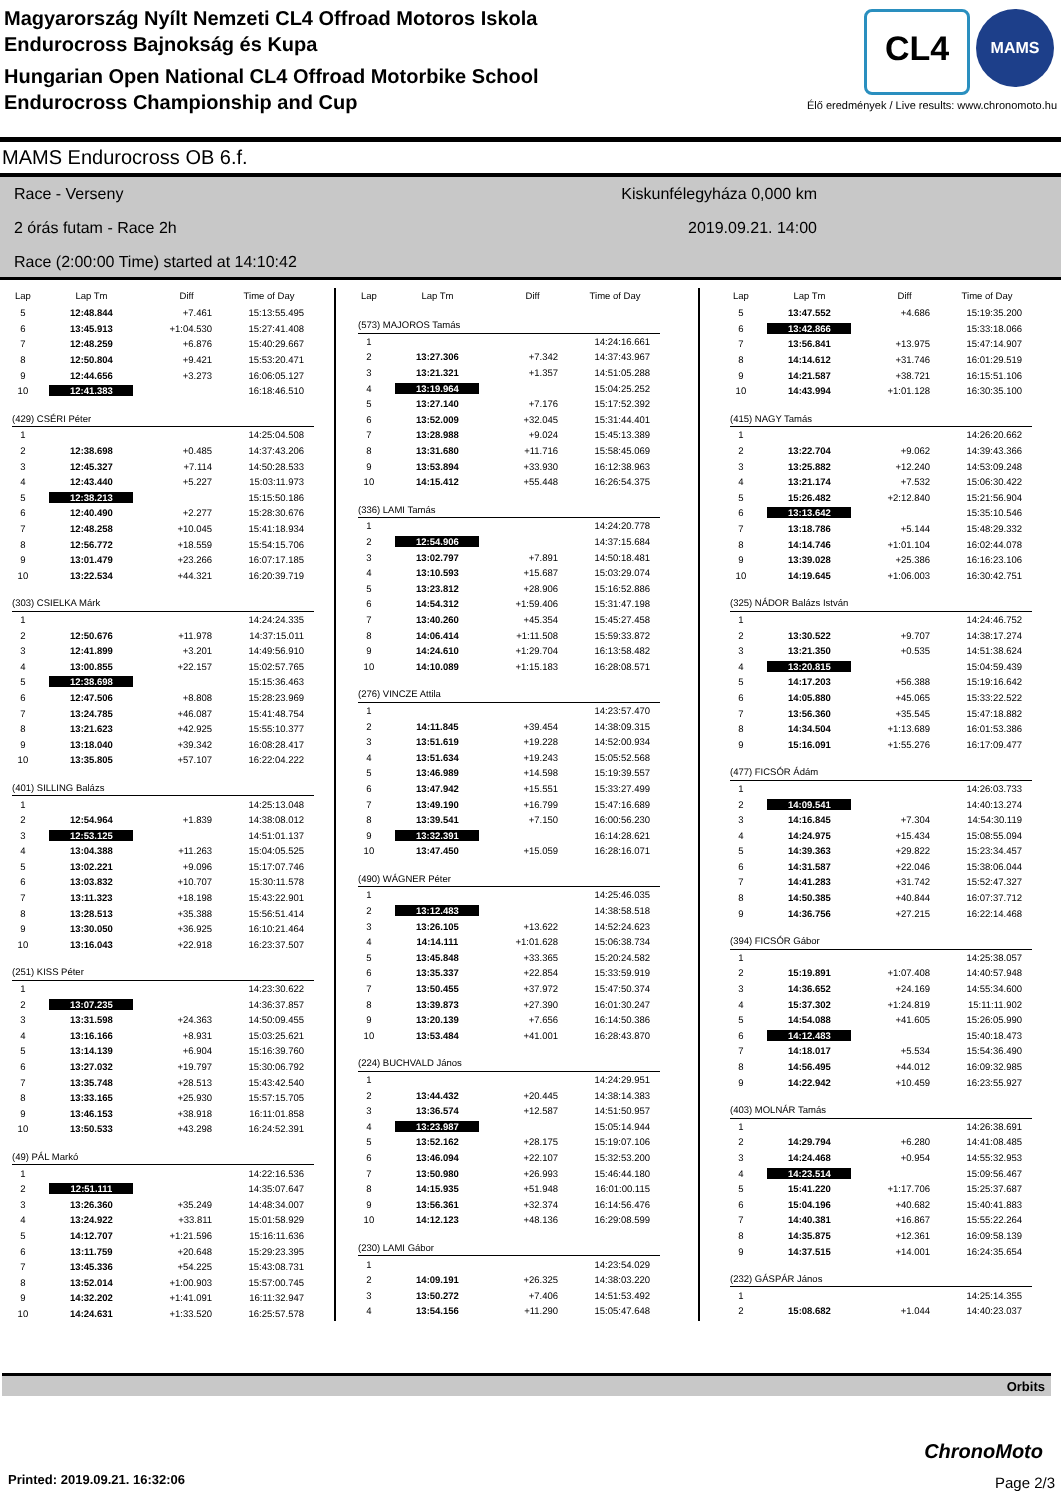Magyarország Nyílt Nemzeti CL4 Offroad Motoros Iskola
Endurocross Bajnokság és Kupa
Hungarian Open National CL4 Offroad Motorbike School
Endurocross Championship and Cup
CL4
MAMS
Élő eredmények / Live results: www.chronomoto.hu
MAMS Endurocross OB 6.f.
Race - Verseny
2 órás futam - Race 2h
Race (2:00:00 Time) started at 14:10:42
Kiskunfélegyháza 0,000 km
2019.09.21. 14:00
| Lap | Lap Tm | Diff | Time of Day |
| --- | --- | --- | --- |
| 5 | 12:48.844 | +7.461 | 15:13:55.495 |
| 6 | 13:45.913 | +1:04.530 | 15:27:41.408 |
| 7 | 12:48.259 | +6.876 | 15:40:29.667 |
| 8 | 12:50.804 | +9.421 | 15:53:20.471 |
| 9 | 12:44.656 | +3.273 | 16:06:05.127 |
| 10 | 12:41.383 | | 16:18:46.510 |
| (429) CSÉRI Péter | | | |
| 1 | | | 14:25:04.508 |
| 2 | 12:38.698 | +0.485 | 14:37:43.206 |
| 3 | 12:45.327 | +7.114 | 14:50:28.533 |
| 4 | 12:43.440 | +5.227 | 15:03:11.973 |
| 5 | 12:38.213 | | 15:15:50.186 |
| 6 | 12:40.490 | +2.277 | 15:28:30.676 |
| 7 | 12:48.258 | +10.045 | 15:41:18.934 |
| 8 | 12:56.772 | +18.559 | 15:54:15.706 |
| 9 | 13:01.479 | +23.266 | 16:07:17.185 |
| 10 | 13:22.534 | +44.321 | 16:20:39.719 |
| (303) CSIELKA Márk | | | |
| 1 | | | 14:24:24.335 |
| 2 | 12:50.676 | +11.978 | 14:37:15.011 |
| 3 | 12:41.899 | +3.201 | 14:49:56.910 |
| 4 | 13:00.855 | +22.157 | 15:02:57.765 |
| 5 | 12:38.698 | | 15:15:36.463 |
| 6 | 12:47.506 | +8.808 | 15:28:23.969 |
| 7 | 13:24.785 | +46.087 | 15:41:48.754 |
| 8 | 13:21.623 | +42.925 | 15:55:10.377 |
| 9 | 13:18.040 | +39.342 | 16:08:28.417 |
| 10 | 13:35.805 | +57.107 | 16:22:04.222 |
| (401) SILLING Balázs | | | |
| 1 | | | 14:25:13.048 |
| 2 | 12:54.964 | +1.839 | 14:38:08.012 |
| 3 | 12:53.125 | | 14:51:01.137 |
| 4 | 13:04.388 | +11.263 | 15:04:05.525 |
| 5 | 13:02.221 | +9.096 | 15:17:07.746 |
| 6 | 13:03.832 | +10.707 | 15:30:11.578 |
| 7 | 13:11.323 | +18.198 | 15:43:22.901 |
| 8 | 13:28.513 | +35.388 | 15:56:51.414 |
| 9 | 13:30.050 | +36.925 | 16:10:21.464 |
| 10 | 13:16.043 | +22.918 | 16:23:37.507 |
| (251) KISS Péter | | | |
| 1 | | | 14:23:30.622 |
| 2 | 13:07.235 | | 14:36:37.857 |
| 3 | 13:31.598 | +24.363 | 14:50:09.455 |
| 4 | 13:16.166 | +8.931 | 15:03:25.621 |
| 5 | 13:14.139 | +6.904 | 15:16:39.760 |
| 6 | 13:27.032 | +19.797 | 15:30:06.792 |
| 7 | 13:35.748 | +28.513 | 15:43:42.540 |
| 8 | 13:33.165 | +25.930 | 15:57:15.705 |
| 9 | 13:46.153 | +38.918 | 16:11:01.858 |
| 10 | 13:50.533 | +43.298 | 16:24:52.391 |
| (49) PÁL Markó | | | |
| 1 | | | 14:22:16.536 |
| 2 | 12:51.111 | | 14:35:07.647 |
| 3 | 13:26.360 | +35.249 | 14:48:34.007 |
| 4 | 13:24.922 | +33.811 | 15:01:58.929 |
| 5 | 14:12.707 | +1:21.596 | 15:16:11.636 |
| 6 | 13:11.759 | +20.648 | 15:29:23.395 |
| 7 | 13:45.336 | +54.225 | 15:43:08.731 |
| 8 | 13:52.014 | +1:00.903 | 15:57:00.745 |
| 9 | 14:32.202 | +1:41.091 | 16:11:32.947 |
| 10 | 14:24.631 | +1:33.520 | 16:25:57.578 |
| Lap | Lap Tm | Diff | Time of Day |
| --- | --- | --- | --- |
| (573) MAJOROS Tamás | | | |
| 1 | | | 14:24:16.661 |
| 2 | 13:27.306 | +7.342 | 14:37:43.967 |
| 3 | 13:21.321 | +1.357 | 14:51:05.288 |
| 4 | 13:19.964 | | 15:04:25.252 |
| 5 | 13:27.140 | +7.176 | 15:17:52.392 |
| 6 | 13:52.009 | +32.045 | 15:31:44.401 |
| 7 | 13:28.988 | +9.024 | 15:45:13.389 |
| 8 | 13:31.680 | +11.716 | 15:58:45.069 |
| 9 | 13:53.894 | +33.930 | 16:12:38.963 |
| 10 | 14:15.412 | +55.448 | 16:26:54.375 |
| (336) LAMI Tamás | | | |
| 1 | | | 14:24:20.778 |
| 2 | 12:54.906 | | 14:37:15.684 |
| 3 | 13:02.797 | +7.891 | 14:50:18.481 |
| 4 | 13:10.593 | +15.687 | 15:03:29.074 |
| 5 | 13:23.812 | +28.906 | 15:16:52.886 |
| 6 | 14:54.312 | +1:59.406 | 15:31:47.198 |
| 7 | 13:40.260 | +45.354 | 15:45:27.458 |
| 8 | 14:06.414 | +1:11.508 | 15:59:33.872 |
| 9 | 14:24.610 | +1:29.704 | 16:13:58.482 |
| 10 | 14:10.089 | +1:15.183 | 16:28:08.571 |
| (276) VINCZE Attila | | | |
| 1 | | | 14:23:57.470 |
| 2 | 14:11.845 | +39.454 | 14:38:09.315 |
| 3 | 13:51.619 | +19.228 | 14:52:00.934 |
| 4 | 13:51.634 | +19.243 | 15:05:52.568 |
| 5 | 13:46.989 | +14.598 | 15:19:39.557 |
| 6 | 13:47.942 | +15.551 | 15:33:27.499 |
| 7 | 13:49.190 | +16.799 | 15:47:16.689 |
| 8 | 13:39.541 | +7.150 | 16:00:56.230 |
| 9 | 13:32.391 | | 16:14:28.621 |
| 10 | 13:47.450 | +15.059 | 16:28:16.071 |
| (490) WÁGNER Péter | | | |
| 1 | | | 14:25:46.035 |
| 2 | 13:12.483 | | 14:38:58.518 |
| 3 | 13:26.105 | +13.622 | 14:52:24.623 |
| 4 | 14:14.111 | +1:01.628 | 15:06:38.734 |
| 5 | 13:45.848 | +33.365 | 15:20:24.582 |
| 6 | 13:35.337 | +22.854 | 15:33:59.919 |
| 7 | 13:50.455 | +37.972 | 15:47:50.374 |
| 8 | 13:39.873 | +27.390 | 16:01:30.247 |
| 9 | 13:20.139 | +7.656 | 16:14:50.386 |
| 10 | 13:53.484 | +41.001 | 16:28:43.870 |
| (224) BUCHVALD János | | | |
| 1 | | | 14:24:29.951 |
| 2 | 13:44.432 | +20.445 | 14:38:14.383 |
| 3 | 13:36.574 | +12.587 | 14:51:50.957 |
| 4 | 13:23.987 | | 15:05:14.944 |
| 5 | 13:52.162 | +28.175 | 15:19:07.106 |
| 6 | 13:46.094 | +22.107 | 15:32:53.200 |
| 7 | 13:50.980 | +26.993 | 15:46:44.180 |
| 8 | 14:15.935 | +51.948 | 16:01:00.115 |
| 9 | 13:56.361 | +32.374 | 16:14:56.476 |
| 10 | 14:12.123 | +48.136 | 16:29:08.599 |
| (230) LAMI Gábor | | | |
| 1 | | | 14:23:54.029 |
| 2 | 14:09.191 | +26.325 | 14:38:03.220 |
| 3 | 13:50.272 | +7.406 | 14:51:53.492 |
| 4 | 13:54.156 | +11.290 | 15:05:47.648 |
| Lap | Lap Tm | Diff | Time of Day |
| --- | --- | --- | --- |
| 5 | 13:47.552 | +4.686 | 15:19:35.200 |
| 6 | 13:42.866 | | 15:33:18.066 |
| 7 | 13:56.841 | +13.975 | 15:47:14.907 |
| 8 | 14:14.612 | +31.746 | 16:01:29.519 |
| 9 | 14:21.587 | +38.721 | 16:15:51.106 |
| 10 | 14:43.994 | +1:01.128 | 16:30:35.100 |
| (415) NAGY Tamás | | | |
| 1 | | | 14:26:20.662 |
| 2 | 13:22.704 | +9.062 | 14:39:43.366 |
| 3 | 13:25.882 | +12.240 | 14:53:09.248 |
| 4 | 13:21.174 | +7.532 | 15:06:30.422 |
| 5 | 15:26.482 | +2:12.840 | 15:21:56.904 |
| 6 | 13:13.642 | | 15:35:10.546 |
| 7 | 13:18.786 | +5.144 | 15:48:29.332 |
| 8 | 14:14.746 | +1:01.104 | 16:02:44.078 |
| 9 | 13:39.028 | +25.386 | 16:16:23.106 |
| 10 | 14:19.645 | +1:06.003 | 16:30:42.751 |
| (325) NÁDOR Balázs István | | | |
| 1 | | | 14:24:46.752 |
| 2 | 13:30.522 | +9.707 | 14:38:17.274 |
| 3 | 13:21.350 | +0.535 | 14:51:38.624 |
| 4 | 13:20.815 | | 15:04:59.439 |
| 5 | 14:17.203 | +56.388 | 15:19:16.642 |
| 6 | 14:05.880 | +45.065 | 15:33:22.522 |
| 7 | 13:56.360 | +35.545 | 15:47:18.882 |
| 8 | 14:34.504 | +1:13.689 | 16:01:53.386 |
| 9 | 15:16.091 | +1:55.276 | 16:17:09.477 |
| (477) FICSÓR Ádám | | | |
| 1 | | | 14:26:03.733 |
| 2 | 14:09.541 | | 14:40:13.274 |
| 3 | 14:16.845 | +7.304 | 14:54:30.119 |
| 4 | 14:24.975 | +15.434 | 15:08:55.094 |
| 5 | 14:39.363 | +29.822 | 15:23:34.457 |
| 6 | 14:31.587 | +22.046 | 15:38:06.044 |
| 7 | 14:41.283 | +31.742 | 15:52:47.327 |
| 8 | 14:50.385 | +40.844 | 16:07:37.712 |
| 9 | 14:36.756 | +27.215 | 16:22:14.468 |
| (394) FICSÓR Gábor | | | |
| 1 | | | 14:25:38.057 |
| 2 | 15:19.891 | +1:07.408 | 14:40:57.948 |
| 3 | 14:36.652 | +24.169 | 14:55:34.600 |
| 4 | 15:37.302 | +1:24.819 | 15:11:11.902 |
| 5 | 14:54.088 | +41.605 | 15:26:05.990 |
| 6 | 14:12.483 | | 15:40:18.473 |
| 7 | 14:18.017 | +5.534 | 15:54:36.490 |
| 8 | 14:56.495 | +44.012 | 16:09:32.985 |
| 9 | 14:22.942 | +10.459 | 16:23:55.927 |
| (403) MOLNÁR Tamás | | | |
| 1 | | | 14:26:38.691 |
| 2 | 14:29.794 | +6.280 | 14:41:08.485 |
| 3 | 14:24.468 | +0.954 | 14:55:32.953 |
| 4 | 14:23.514 | | 15:09:56.467 |
| 5 | 15:41.220 | +1:17.706 | 15:25:37.687 |
| 6 | 15:04.196 | +40.682 | 15:40:41.883 |
| 7 | 14:40.381 | +16.867 | 15:55:22.264 |
| 8 | 14:35.875 | +12.361 | 16:09:58.139 |
| 9 | 14:37.515 | +14.001 | 16:24:35.654 |
| (232) GÁSPÁR János | | | |
| 1 | | | 14:25:14.355 |
| 2 | 15:08.682 | +1.044 | 14:40:23.037 |
Orbits
Printed: 2019.09.21. 16:32:06
ChronoMoto
Page 2/3